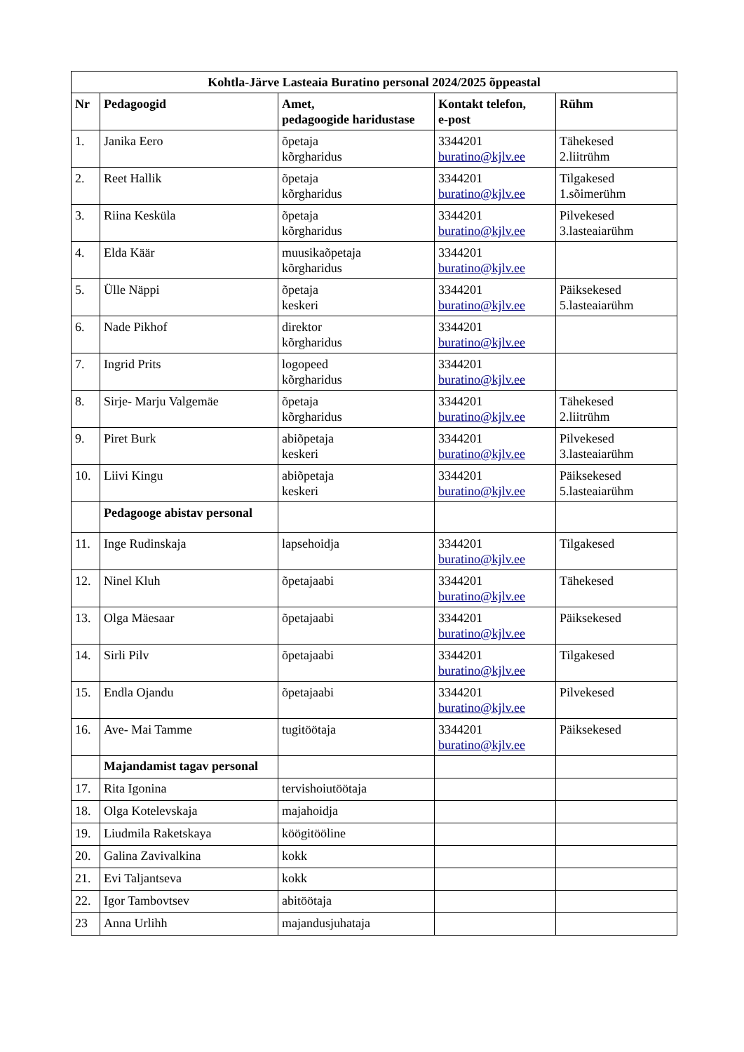| Kohtla-Järve Lasteaia Buratino personal 2024/2025 õppeastal | | | | |
| --- | --- | --- | --- | --- |
| Nr | Pedagoogid | Amet, pedagoogide haridustase | Kontakt telefon, e-post | Rühm |
| 1. | Janika Eero | õpetaja kõrgharidus | 3344201 buratino@kjlv.ee | Tähekesed 2.liitrühm |
| 2. | Reet Hallik | õpetaja kõrgharidus | 3344201 buratino@kjlv.ee | Tilgakesed 1.sõimerühm |
| 3. | Riina Kesküla | õpetaja kõrgharidus | 3344201 buratino@kjlv.ee | Pilvekesed 3.lasteaiarühm |
| 4. | Elda Käär | muusikaõpetaja kõrgharidus | 3344201 buratino@kjlv.ee | |
| 5. | Ülle Näppi | õpetaja keskeri | 3344201 buratino@kjlv.ee | Päiksekesed 5.lasteaiarühm |
| 6. | Nade Pikhof | direktor kõrgharidus | 3344201 buratino@kjlv.ee | |
| 7. | Ingrid Prits | logopeed kõrgharidus | 3344201 buratino@kjlv.ee | |
| 8. | Sirje- Marju Valgemäe | õpetaja kõrgharidus | 3344201 buratino@kjlv.ee | Tähekesed 2.liitrühm |
| 9. | Piret Burk | abiõpetaja keskeri | 3344201 buratino@kjlv.ee | Pilvekesed 3.lasteaiarühm |
| 10. | Liivi Kingu | abiõpetaja keskeri | 3344201 buratino@kjlv.ee | Päiksekesed 5.lasteaiarühm |
| | Pedagooge abistav personal | | | |
| 11. | Inge Rudinskaja | lapsehoidja | 3344201 buratino@kjlv.ee | Tilgakesed |
| 12. | Ninel Kluh | õpetajaabi | 3344201 buratino@kjlv.ee | Tähekesed |
| 13. | Olga Mäesaar | õpetajaabi | 3344201 buratino@kjlv.ee | Päiksekesed |
| 14. | Sirli Pilv | õpetajaabi | 3344201 buratino@kjlv.ee | Tilgakesed |
| 15. | Endla Ojandu | õpetajaabi | 3344201 buratino@kjlv.ee | Pilvekesed |
| 16. | Ave- Mai Tamme | tugitöötaja | 3344201 buratino@kjlv.ee | Päiksekesed |
| | Majandamist tagav personal | | | |
| 17. | Rita Igonina | tervishoiutöötaja | | |
| 18. | Olga Kotelevskaja | majahoidja | | |
| 19. | Liudmila Raketskaya | köögitööline | | |
| 20. | Galina Zavivalkina | kokk | | |
| 21. | Evi Taljantseva | kokk | | |
| 22. | Igor Tambovtsev | abitöötaja | | |
| 23 | Anna Urlihh | majandusjuhataja | | |